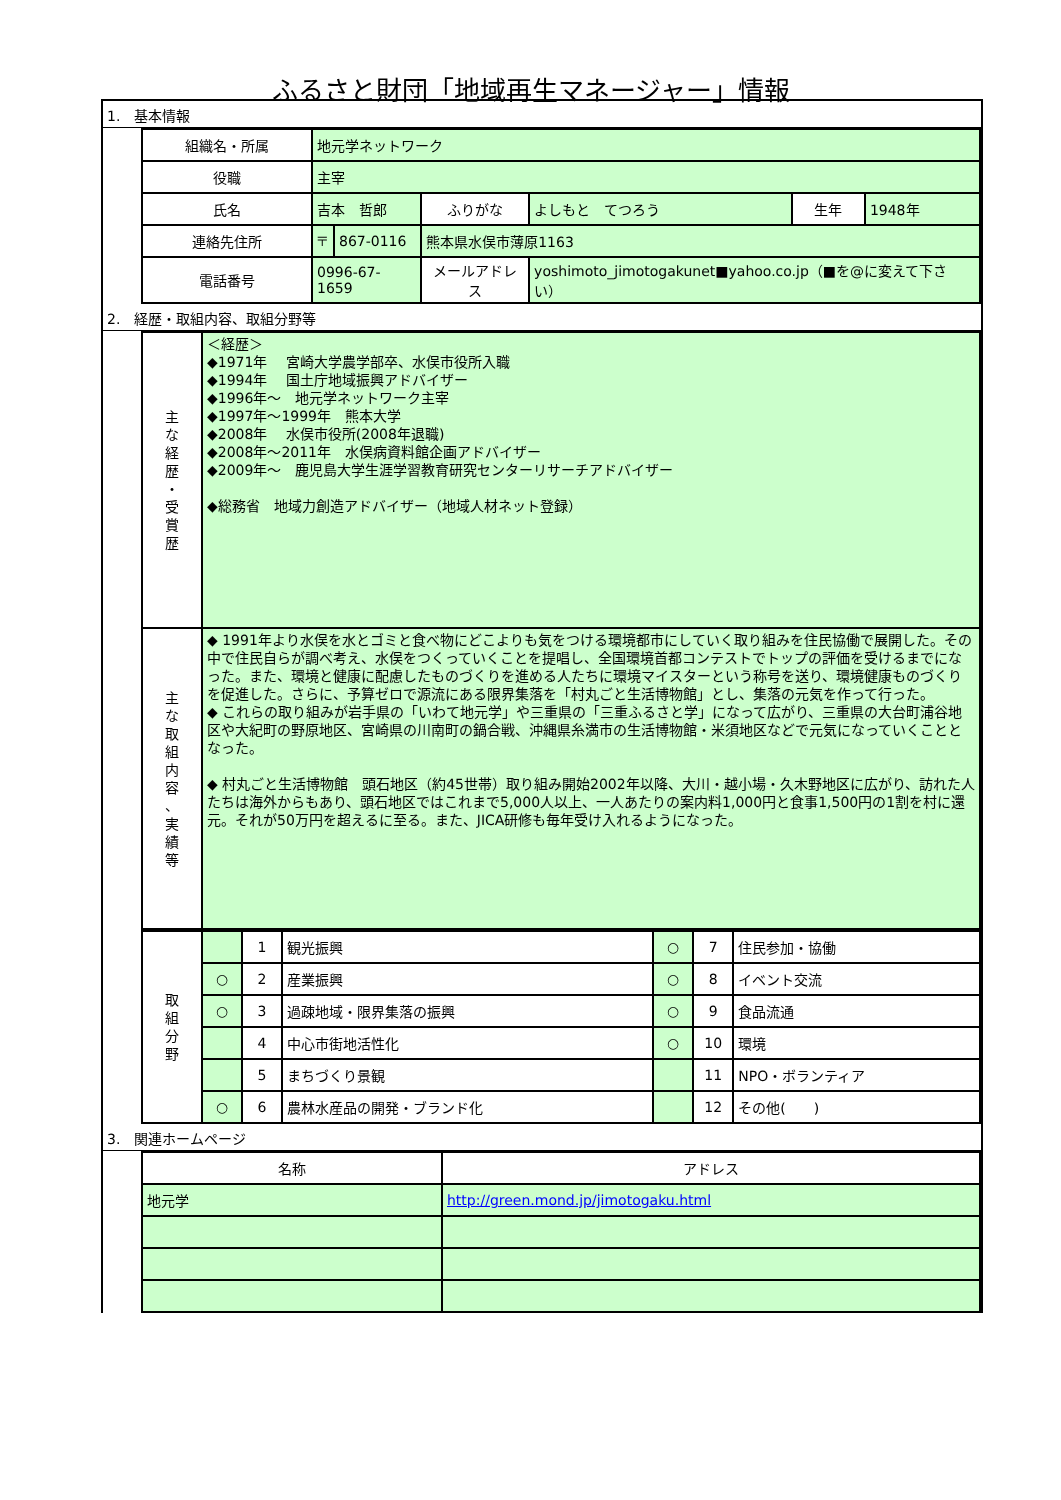ふるさと財団「地域再生マネージャー」情報
1.　基本情報
| 組織名・所属 | 地元学ネットワーク | | | | | |
| 役職 | 主宰 | | | | | |
| 氏名 | 吉本 哲郎 | | ふりがな | よしもと てつろう | 生年 | 1948年 |
| 連絡先住所 | 〒 | 867-0116 | 熊本県水俣市薄原1163 | | | |
| 電話番号 | 0996-67-1659 | | メールアドレス | yoshimoto_jimotogakunet■yahoo.co.jp（■を@に変えて下さい） | | |
2.　経歴・取組内容、取組分野等
| 主 な 経 歴 ・ 受 賞 歴 | ＜経歴＞ ◆1971年 宮崎大学農学部卒、水俣市役所入職 ◆1994年 国土庁地域振興アドバイザー ◆1996年～ 地元学ネットワーク主宰 ◆1997年～1999年 熊本大学 ◆2008年 水俣市役所(2008年退職) ◆2008年～2011年 水俣病資料館企画アドバイザー ◆2009年～ 鹿児島大学生涯学習教育研究センターリサーチアドバイザー ◆総務省 地域力創造アドバイザー（地域人材ネット登録） |
| 主 な 取 組 内 容 、 実 績 等 | ◆ 1991年より水俣を水とゴミと食べ物にどこよりも気をつける環境都市にしていく取り組みを住民協働で展開した。その中で住民自らが調べ考え、水俣をつくっていくことを提唱し、全国環境首都コンテストでトップの評価を受けるまでになった。また、環境と健康に配慮したものづくりを進める人たちに環境マイスターという称号を送り、環境健康ものづくりを促進した。さらに、予算ゼロで源流にある限界集落を「村丸ごと生活博物館」とし、集落の元気を作って行った。 ◆ これらの取り組みが岩手県の「いわて地元学」や三重県の「三重ふるさと学」になって広がり、三重県の大台町浦谷地区や大紀町の野原地区、宮崎県の川南町の鍋合戦、沖縄県糸満市の生活博物館・米須地区などで元気になっていくこととなった。 ◆ 村丸ごと生活博物館 頭石地区（約45世帯）取り組み開始2002年以降、大川・越小場・久木野地区に広がり、訪れた人たちは海外からもあり、頭石地区ではこれまで5,000人以上、一人あたりの案内料1,000円と食事1,500円の1割を村に還元。それが50万円を超えるに至る。また、JICA研修も毎年受け入れるようになった。 |
| 取 組 分 野 | | 1 | 観光振興 | ○ | 7 | 住民参加・協働 |
| | ○ | 2 | 産業振興 | ○ | 8 | イベント交流 |
| | ○ | 3 | 過疎地域・限界集落の振興 | ○ | 9 | 食品流通 |
| | | 4 | 中心市街地活性化 | ○ | 10 | 環境 |
| | | 5 | まちづくり景観 | | 11 | NPO・ボランティア |
| | ○ | 6 | 農林水産品の開発・ブランド化 | | 12 | その他( ) |
3.　関連ホームページ
| 名称 | アドレス |
| --- | --- |
| 地元学 | http://green.mond.jp/jimotogaku.html |